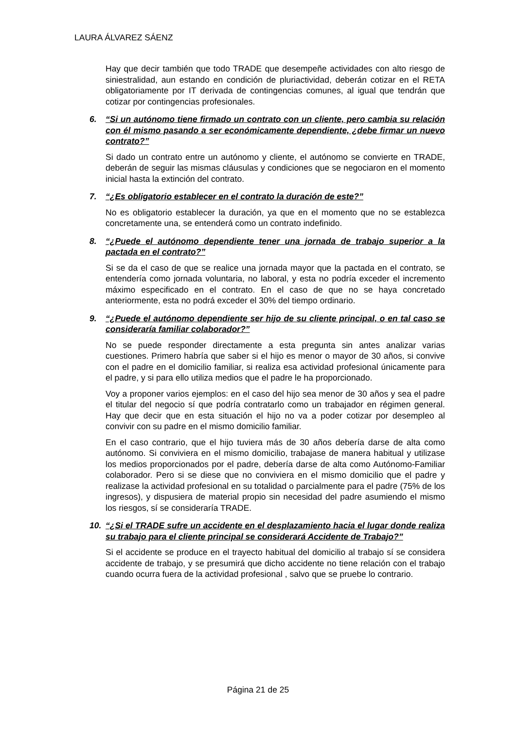LAURA ÁLVAREZ SÁENZ
Hay que decir también que todo TRADE que desempeñe actividades con alto riesgo de siniestralidad, aun estando en condición de pluriactividad, deberán cotizar en el RETA obligatoriamente por IT derivada de contingencias comunes, al igual que tendrán que cotizar por contingencias profesionales.
6. “Si un autónomo tiene firmado un contrato con un cliente, pero cambia su relación con él mismo pasando a ser económicamente dependiente, ¿debe firmar un nuevo contrato?”
Si dado un contrato entre un autónomo y cliente, el autónomo se convierte en TRADE, deberán de seguir las mismas cláusulas y condiciones que se negociaron en el momento inicial hasta la extinción del contrato.
7. “¿Es obligatorio establecer en el contrato la duración de este?”
No es obligatorio establecer la duración, ya que en el momento que no se establezca concretamente una, se entenderá como un contrato indefinido.
8. “¿Puede el autónomo dependiente tener una jornada de trabajo superior a la pactada en el contrato?”
Si se da el caso de que se realice una jornada mayor que la pactada en el contrato, se entendería como jornada voluntaria, no laboral, y esta no podría exceder el incremento máximo especificado en el contrato. En el caso de que no se haya concretado anteriormente, esta no podrá exceder el 30% del tiempo ordinario.
9. “¿Puede el autónomo dependiente ser hijo de su cliente principal, o en tal caso se consideraría familiar colaborador?”
No se puede responder directamente a esta pregunta sin antes analizar varias cuestiones. Primero habría que saber si el hijo es menor o mayor de 30 años, si convive con el padre en el domicilio familiar, si realiza esa actividad profesional únicamente para el padre, y si para ello utiliza medios que el padre le ha proporcionado.
Voy a proponer varios ejemplos: en el caso del hijo sea menor de 30 años y sea el padre el titular del negocio sí que podría contratarlo como un trabajador en régimen general. Hay que decir que en esta situación el hijo no va a poder cotizar por desempleo al convivir con su padre en el mismo domicilio familiar.
En el caso contrario, que el hijo tuviera más de 30 años debería darse de alta como autónomo. Si conviviera en el mismo domicilio, trabajase de manera habitual y utilizase los medios proporcionados por el padre, debería darse de alta como Autónomo-Familiar colaborador. Pero si se diese que no conviviera en el mismo domicilio que el padre y realizase la actividad profesional en su totalidad o parcialmente para el padre (75% de los ingresos), y dispusiera de material propio sin necesidad del padre asumiendo el mismo los riesgos, sí se consideraría TRADE.
10. “¿Si el TRADE sufre un accidente en el desplazamiento hacia el lugar donde realiza su trabajo para el cliente principal se considerará Accidente de Trabajo?”
Si el accidente se produce en el trayecto habitual del domicilio al trabajo sí se considera accidente de trabajo, y se presumirá que dicho accidente no tiene relación con el trabajo cuando ocurra fuera de la actividad profesional , salvo que se pruebe lo contrario.
Página 21 de 25